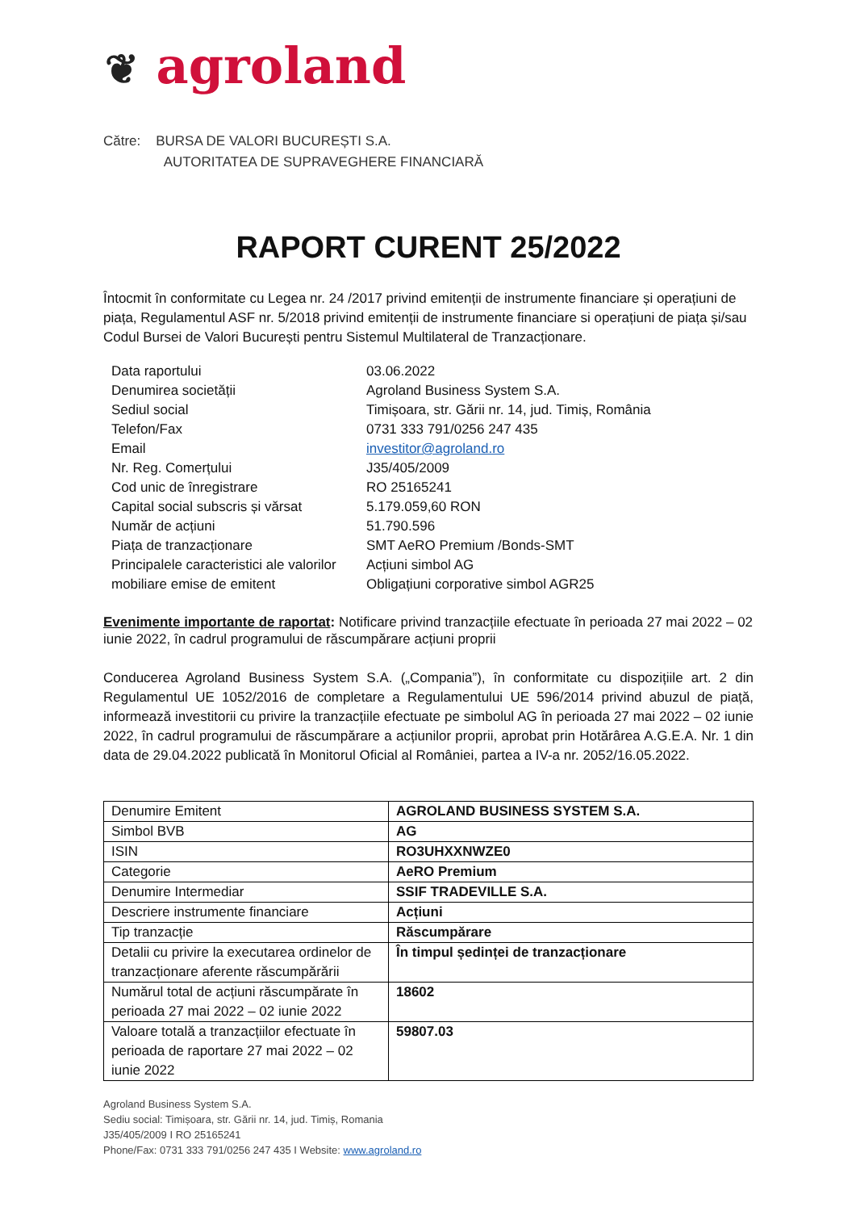❦ agroland
Către: BURSA DE VALORI BUCUREȘTI S.A.
AUTORITATEA DE SUPRAVEGHERE FINANCIARĂ
RAPORT CURENT 25/2022
Întocmit în conformitate cu Legea nr. 24 /2017 privind emitenții de instrumente financiare și operațiuni de piața, Regulamentul ASF nr. 5/2018 privind emitenții de instrumente financiare si operațiuni de piața și/sau Codul Bursei de Valori București pentru Sistemul Multilateral de Tranzacționare.
| Data raportului | 03.06.2022 |
| Denumirea societății | Agroland Business System S.A. |
| Sediul social | Timișoara, str. Gării nr. 14, jud. Timiș, România |
| Telefon/Fax Email | 0731 333 791/0256 247 435 investitor@agroland.ro |
| Nr. Reg. Comerțului | J35/405/2009 |
| Cod unic de înregistrare | RO 25165241 |
| Capital social subscris și vărsat | 5.179.059,60 RON |
| Număr de acțiuni | 51.790.596 |
| Piața de tranzacționare | SMT AeRO Premium /Bonds-SMT |
| Principalele caracteristici ale valorilor mobiliare emise de emitent | Acțiuni simbol AG Obligațiuni corporative simbol AGR25 |
Evenimente importante de raportat: Notificare privind tranzacțiile efectuate în perioada 27 mai 2022 – 02 iunie 2022, în cadrul programului de răscumpărare acțiuni proprii
Conducerea Agroland Business System S.A. („Compania”), în conformitate cu dispozițiile art. 2 din Regulamentul UE 1052/2016 de completare a Regulamentului UE 596/2014 privind abuzul de piață, informează investitorii cu privire la tranzacțiile efectuate pe simbolul AG în perioada 27 mai 2022 – 02 iunie 2022, în cadrul programului de răscumpărare a acțiunilor proprii, aprobat prin Hotărârea A.G.E.A. Nr. 1 din data de 29.04.2022 publicată în Monitorul Oficial al României, partea a IV-a nr. 2052/16.05.2022.
| Denumire Emitent | AGROLAND BUSINESS SYSTEM S.A. |
| Simbol BVB | AG |
| ISIN | RO3UHXXNWZE0 |
| Categorie | AeRO Premium |
| Denumire Intermediar | SSIF TRADEVILLE S.A. |
| Descriere instrumente financiare | Acțiuni |
| Tip tranzacție | Răscumpărare |
| Detalii cu privire la executarea ordinelor de tranzacționare aferente răscumpărării | În timpul ședinței de tranzacționare |
| Numărul total de acțiuni răscumpărate în perioada 27 mai 2022 – 02 iunie 2022 | 18602 |
| Valoare totală a tranzacțiilor efectuate în perioada de raportare 27 mai 2022 – 02 iunie 2022 | 59807.03 |
Agroland Business System S.A.
Sediu social: Timișoara, str. Gării nr. 14, jud. Timiș, Romania
J35/405/2009 I RO 25165241
Phone/Fax: 0731 333 791/0256 247 435 I Website: www.agroland.ro